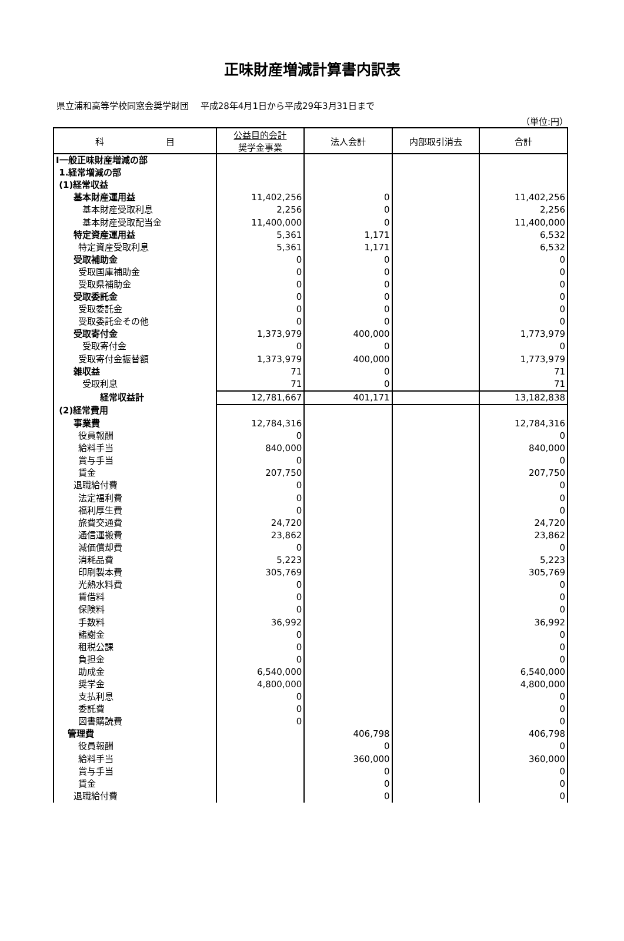正味財産増減計算書内訳表
県立浦和高等学校同窓会奨学財団　 平成28年4月1日から平成29年3月31日まで
（単位:円）
| 科 目 | 公益目的会計 奨学金事業 | 法人会計 | 内部取引消去 | 合計 |
| --- | --- | --- | --- | --- |
| Ⅰ一般正味財産増減の部 | | | | |
| 1.経常増減の部 | | | | |
| (1)経常収益 | | | | |
| 基本財産運用益 | 11,402,256 | 0 | | 11,402,256 |
| 基本財産受取利息 | 2,256 | 0 | | 2,256 |
| 基本財産受取配当金 | 11,400,000 | 0 | | 11,400,000 |
| 特定資産運用益 | 5,361 | 1,171 | | 6,532 |
| 特定資産受取利息 | 5,361 | 1,171 | | 6,532 |
| 受取補助金 | 0 | 0 | | 0 |
| 受取国庫補助金 | 0 | 0 | | 0 |
| 受取県補助金 | 0 | 0 | | 0 |
| 受取委託金 | 0 | 0 | | 0 |
| 受取委託金 | 0 | 0 | | 0 |
| 受取委託金その他 | 0 | 0 | | 0 |
| 受取寄付金 | 1,373,979 | 400,000 | | 1,773,979 |
| 受取寄付金 | 0 | 0 | | 0 |
| 受取寄付金振替額 | 1,373,979 | 400,000 | | 1,773,979 |
| 雑収益 | 71 | 0 | | 71 |
| 受取利息 | 71 | 0 | | 71 |
| 経常収益計 | 12,781,667 | 401,171 | | 13,182,838 |
| (2)経常費用 | | | | |
| 事業費 | 12,784,316 | | | 12,784,316 |
| 役員報酬 | 0 | | | 0 |
| 給料手当 | 840,000 | | | 840,000 |
| 賞与手当 | 0 | | | 0 |
| 賃金 | 207,750 | | | 207,750 |
| 退職給付費 | 0 | | | 0 |
| 法定福利費 | 0 | | | 0 |
| 福利厚生費 | 0 | | | 0 |
| 旅費交通費 | 24,720 | | | 24,720 |
| 通信運搬費 | 23,862 | | | 23,862 |
| 減価償却費 | 0 | | | 0 |
| 消耗品費 | 5,223 | | | 5,223 |
| 印刷製本費 | 305,769 | | | 305,769 |
| 光熱水料費 | 0 | | | 0 |
| 賃借料 | 0 | | | 0 |
| 保険料 | 0 | | | 0 |
| 手数料 | 36,992 | | | 36,992 |
| 諸謝金 | 0 | | | 0 |
| 租税公課 | 0 | | | 0 |
| 負担金 | 0 | | | 0 |
| 助成金 | 6,540,000 | | | 6,540,000 |
| 奨学金 | 4,800,000 | | | 4,800,000 |
| 支払利息 | 0 | | | 0 |
| 委託費 | 0 | | | 0 |
| 図書購読費 | 0 | | | 0 |
| 管理費 | | 406,798 | | 406,798 |
| 役員報酬 | | 0 | | 0 |
| 給料手当 | | 360,000 | | 360,000 |
| 賞与手当 | | 0 | | 0 |
| 賃金 | | 0 | | 0 |
| 退職給付費 | | 0 | | 0 |